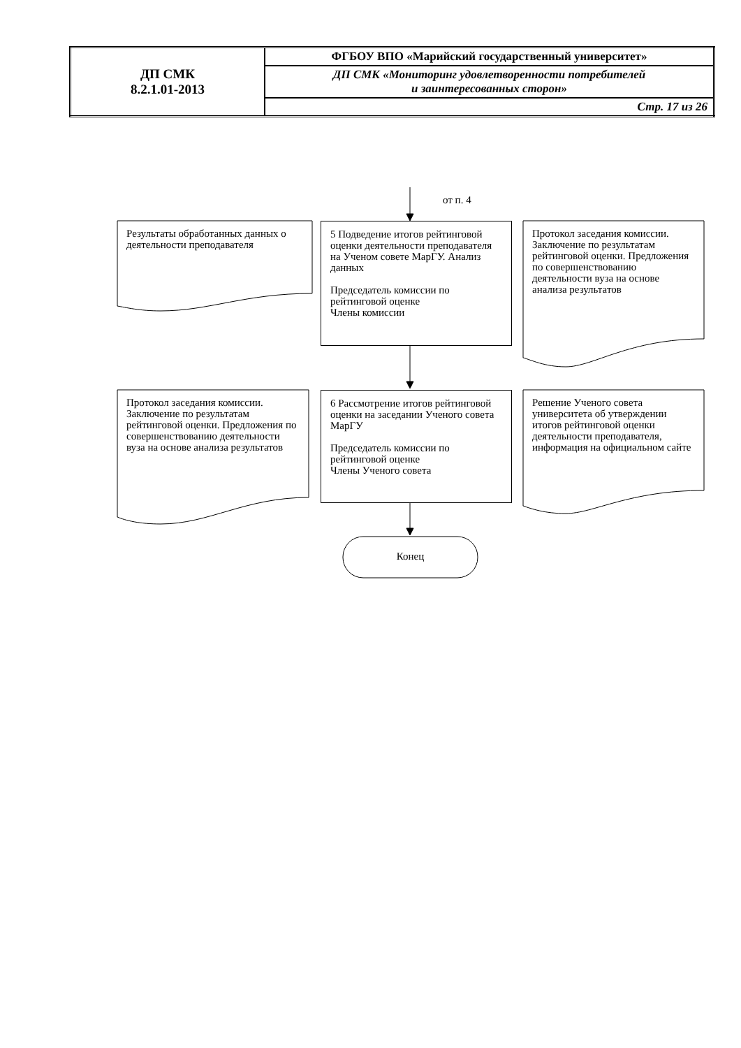| ДП СМК 8.2.1.01-2013 | ФГБОУ ВПО «Марийский государственный университет» |
| | ДП СМК «Мониторинг удовлетворенности потребителей и заинтересованных сторон» |
| | Стр. 17 из 26 |
от п. 4
Результаты обработанных данных о деятельности преподавателя
5 Подведение итогов рейтинговой оценки деятельности преподавателя на Ученом совете МарГУ. Анализ данных
Председатель комиссии по рейтинговой оценке
Члены комиссии
Протокол заседания комиссии. Заключение по результатам рейтинговой оценки. Предложения по совершенствованию деятельности вуза на основе анализа результатов
Протокол заседания комиссии. Заключение по результатам рейтинговой оценки. Предложения по совершенствованию деятельности вуза на основе анализа результатов
6 Рассмотрение итогов рейтинговой оценки на заседании Ученого совета МарГУ
Председатель комиссии по рейтинговой оценке
Члены Ученого совета
Решение Ученого совета университета об утверждении итогов рейтинговой оценки деятельности преподавателя, информация на официальном сайте
Конец